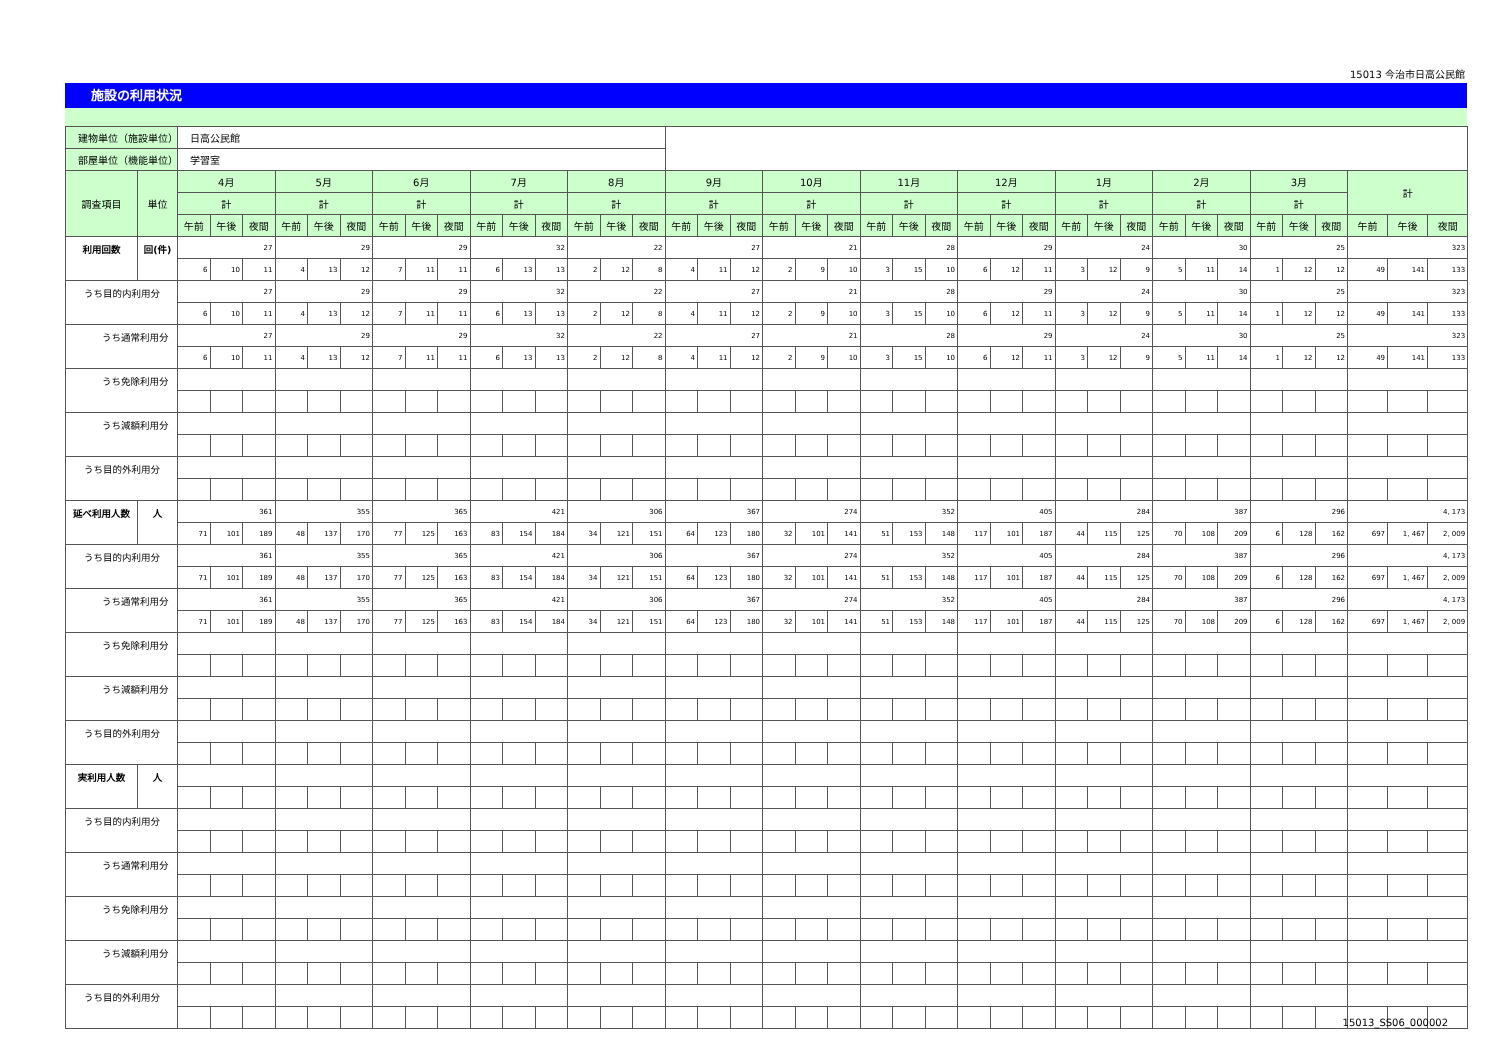15013 今治市日高公民館
施設の利用状況
| 建物単位（施設単位） | | 日高公民館 | | | | | | | | | | | | | | | | | | | | | | | | | | | | | | | | | | | | | | |
| 部屋単位（機能単位） | | 学習室 | | | | | | | | | | | | | | | | | | | | | | | | | | | | | | | | | | | | | | |
| 調査項目 | 単位 | 4月 | | | 5月 | | | 6月 | | | 7月 | | | 8月 | | | 9月 | | | 10月 | | | 11月 | | | 12月 | | | 1月 | | | 2月 | | | 3月 | | | 計 | | |
| | | 計 | | | 計 | | | 計 | | | 計 | | | 計 | | | 計 | | | 計 | | | 計 | | | 計 | | | 計 | | | 計 | | | 計 | | | | | |
| | | 午前 | 午後 | 夜間 | 午前 | 午後 | 夜間 | 午前 | 午後 | 夜間 | 午前 | 午後 | 夜間 | 午前 | 午後 | 夜間 | 午前 | 午後 | 夜間 | 午前 | 午後 | 夜間 | 午前 | 午後 | 夜間 | 午前 | 午後 | 夜間 | 午前 | 午後 | 夜間 | 午前 | 午後 | 夜間 | 午前 | 午後 | 夜間 | 午前 | 午後 | 夜間 |
| 利用回数 | 回(件) | 27 | | | 29 | | | 29 | | | 32 | | | 22 | | | 27 | | | 21 | | | 28 | | | 29 | | | 24 | | | 30 | | | 25 | | | 323 | | |
| | | 6 | 10 | 11 | 4 | 13 | 12 | 7 | 11 | 11 | 6 | 13 | 13 | 2 | 12 | 8 | 4 | 11 | 12 | 2 | 9 | 10 | 3 | 15 | 10 | 6 | 12 | 11 | 3 | 12 | 9 | 5 | 11 | 14 | 1 | 12 | 12 | 49 | 141 | 133 |
| うち目的内利用分 | | 27 | | | 29 | | | 29 | | | 32 | | | 22 | | | 27 | | | 21 | | | 28 | | | 29 | | | 24 | | | 30 | | | 25 | | | 323 | | |
| | | 6 | 10 | 11 | 4 | 13 | 12 | 7 | 11 | 11 | 6 | 13 | 13 | 2 | 12 | 8 | 4 | 11 | 12 | 2 | 9 | 10 | 3 | 15 | 10 | 6 | 12 | 11 | 3 | 12 | 9 | 5 | 11 | 14 | 1 | 12 | 12 | 49 | 141 | 133 |
| うち通常利用分 | | 27 | | | 29 | | | 29 | | | 32 | | | 22 | | | 27 | | | 21 | | | 28 | | | 29 | | | 24 | | | 30 | | | 25 | | | 323 | | |
| | | 6 | 10 | 11 | 4 | 13 | 12 | 7 | 11 | 11 | 6 | 13 | 13 | 2 | 12 | 8 | 4 | 11 | 12 | 2 | 9 | 10 | 3 | 15 | 10 | 6 | 12 | 11 | 3 | 12 | 9 | 5 | 11 | 14 | 1 | 12 | 12 | 49 | 141 | 133 |
| うち免除利用分 | | | | | | | | | | | | | | | | | | | | | | | | | | | | | | | | | | | | | | | | |
| うち減額利用分 | | | | | | | | | | | | | | | | | | | | | | | | | | | | | | | | | | | | | | | | |
| うち目的外利用分 | | | | | | | | | | | | | | | | | | | | | | | | | | | | | | | | | | | | | | | | |
| 延べ利用人数 | 人 | 361 | | | 355 | | | 365 | | | 421 | | | 306 | | | 367 | | | 274 | | | 352 | | | 405 | | | 284 | | | 387 | | | 296 | | | 4, 173 | | |
| | | 71 | 101 | 189 | 48 | 137 | 170 | 77 | 125 | 163 | 83 | 154 | 184 | 34 | 121 | 151 | 64 | 123 | 180 | 32 | 101 | 141 | 51 | 153 | 148 | 117 | 101 | 187 | 44 | 115 | 125 | 70 | 108 | 209 | 6 | 128 | 162 | 697 | 1, 467 | 2, 009 |
| うち目的内利用分 | | 361 | | | 355 | | | 365 | | | 421 | | | 306 | | | 367 | | | 274 | | | 352 | | | 405 | | | 284 | | | 387 | | | 296 | | | 4, 173 | | |
| | | 71 | 101 | 189 | 48 | 137 | 170 | 77 | 125 | 163 | 83 | 154 | 184 | 34 | 121 | 151 | 64 | 123 | 180 | 32 | 101 | 141 | 51 | 153 | 148 | 117 | 101 | 187 | 44 | 115 | 125 | 70 | 108 | 209 | 6 | 128 | 162 | 697 | 1, 467 | 2, 009 |
| うち通常利用分 | | 361 | | | 355 | | | 365 | | | 421 | | | 306 | | | 367 | | | 274 | | | 352 | | | 405 | | | 284 | | | 387 | | | 296 | | | 4, 173 | | |
| | | 71 | 101 | 189 | 48 | 137 | 170 | 77 | 125 | 163 | 83 | 154 | 184 | 34 | 121 | 151 | 64 | 123 | 180 | 32 | 101 | 141 | 51 | 153 | 148 | 117 | 101 | 187 | 44 | 115 | 125 | 70 | 108 | 209 | 6 | 128 | 162 | 697 | 1, 467 | 2, 009 |
| うち免除利用分 | | | | | | | | | | | | | | | | | | | | | | | | | | | | | | | | | | | | | | | | |
| うち減額利用分 | | | | | | | | | | | | | | | | | | | | | | | | | | | | | | | | | | | | | | | | |
| うち目的外利用分 | | | | | | | | | | | | | | | | | | | | | | | | | | | | | | | | | | | | | | | | |
| 実利用人数 | 人 | | | | | | | | | | | | | | | | | | | | | | | | | | | | | | | | | | | | | | | |
| うち目的内利用分 | | | | | | | | | | | | | | | | | | | | | | | | | | | | | | | | | | | | | | | | |
| うち通常利用分 | | | | | | | | | | | | | | | | | | | | | | | | | | | | | | | | | | | | | | | | |
| うち免除利用分 | | | | | | | | | | | | | | | | | | | | | | | | | | | | | | | | | | | | | | | | |
| うち減額利用分 | | | | | | | | | | | | | | | | | | | | | | | | | | | | | | | | | | | | | | | | |
| うち目的外利用分 | | | | | | | | | | | | | | | | | | | | | | | | | | | | | | | | | | | | | | | | |
15013_SS06_000002